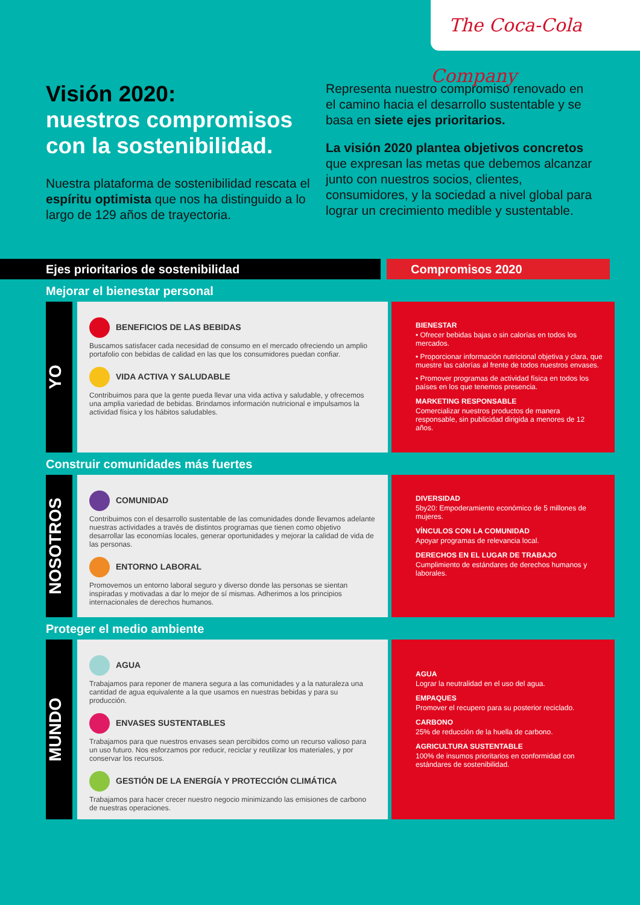The Coca-Cola Company
Visión 2020:
nuestros compromisos con la sostenibilidad.
Nuestra plataforma de sostenibilidad rescata el espíritu optimista que nos ha distinguido a lo largo de 129 años de trayectoria.
Representa nuestro compromiso renovado en el camino hacia el desarrollo sustentable y se basa en siete ejes prioritarios.
La visión 2020 plantea objetivos concretos que expresan las metas que debemos alcanzar junto con nuestros socios, clientes, consumidores, y la sociedad a nivel global para lograr un crecimiento medible y sustentable.
Ejes prioritarios de sostenibilidad Compromisos 2020
Mejorar el bienestar personal
YO
BENEFICIOS DE LAS BEBIDAS
Buscamos satisfacer cada necesidad de consumo en el mercado ofreciendo un amplio portafolio con bebidas de calidad en las que los consumidores puedan confiar.
VIDA ACTIVA Y SALUDABLE
Contribuimos para que la gente pueda llevar una vida activa y saludable, y ofrecemos una amplia variedad de bebidas. Brindamos información nutricional e impulsamos la actividad física y los hábitos saludables.
BIENESTAR
• Ofrecer bebidas bajas o sin calorías en todos los mercados.
• Proporcionar información nutricional objetiva y clara, que muestre las calorías al frente de todos nuestros envases.
• Promover programas de actividad física en todos los países en los que tenemos presencia.
MARKETING RESPONSABLE
Comercializar nuestros productos de manera responsable, sin publicidad dirigida a menores de 12 años.
Construir comunidades más fuertes
NOSOTROS
COMUNIDAD
Contribuimos con el desarrollo sustentable de las comunidades donde llevamos adelante nuestras actividades a través de distintos programas que tienen como objetivo desarrollar las economías locales, generar oportunidades y mejorar la calidad de vida de las personas.
ENTORNO LABORAL
Promovemos un entorno laboral seguro y diverso donde las personas se sientan inspiradas y motivadas a dar lo mejor de sí mismas. Adherimos a los principios internacionales de derechos humanos.
DIVERSIDAD
5by20: Empoderamiento económico de 5 millones de mujeres.
VÍNCULOS CON LA COMUNIDAD
Apoyar programas de relevancia local.
DERECHOS EN EL LUGAR DE TRABAJO
Cumplimiento de estándares de derechos humanos y laborales.
Proteger el medio ambiente
MUNDO
AGUA
Trabajamos para reponer de manera segura a las comunidades y a la naturaleza una cantidad de agua equivalente a la que usamos en nuestras bebidas y para su producción.
ENVASES SUSTENTABLES
Trabajamos para que nuestros envases sean percibidos como un recurso valioso para un uso futuro. Nos esforzamos por reducir, reciclar y reutilizar los materiales, y por conservar los recursos.
GESTIÓN DE LA ENERGÍA Y PROTECCIÓN CLIMÁTICA
Trabajamos para hacer crecer nuestro negocio minimizando las emisiones de carbono de nuestras operaciones.
AGUA
Lograr la neutralidad en el uso del agua.
EMPAQUES
Promover el recupero para su posterior reciclado.
CARBONO
25% de reducción de la huella de carbono.
AGRICULTURA SUSTENTABLE
100% de insumos prioritarios en conformidad con estándares de sostenibilidad.